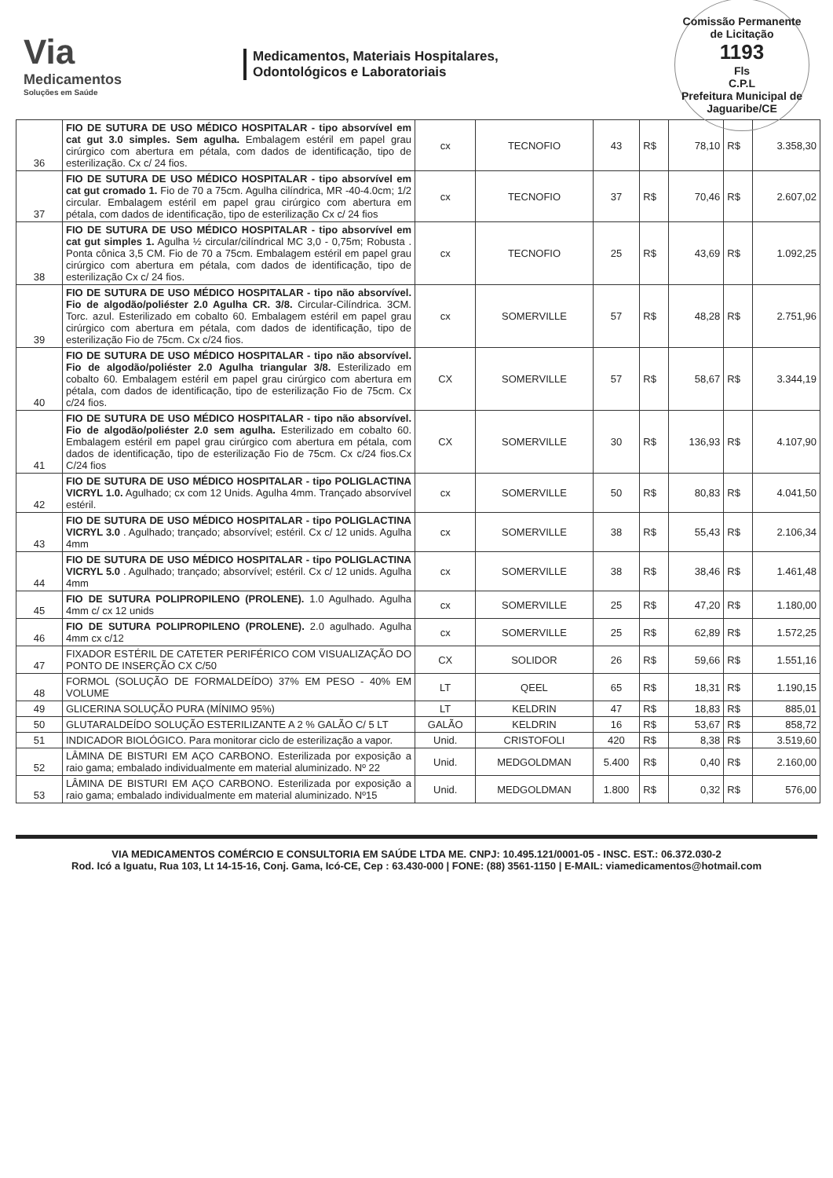Via
Medicamentos
Soluções em Saúde
Medicamentos, Materiais Hospitalares,
Odontológicos e Laboratoriais
Comissão Permanente de Licitação
1193
Fls
C.P.L
Prefeitura Municipal de Jaguaribe/CE
| 36 | FIO DE SUTURA DE USO MÉDICO HOSPITALAR - tipo absorvível em cat gut 3.0 simples. Sem agulha. Embalagem estéril em papel grau cirúrgico com abertura em pétala, com dados de identificação, tipo de esterilização. Cx c/ 24 fios. | cx | TECNOFIO | 43 | R$ | 78,10 | R$ | 3.358,30 |
| 37 | FIO DE SUTURA DE USO MÉDICO HOSPITALAR - tipo absorvível em cat gut cromado 1. Fio de 70 a 75cm. Agulha cilíndrica, MR -40-4.0cm; 1/2 circular. Embalagem estéril em papel grau cirúrgico com abertura em pétala, com dados de identificação, tipo de esterilização Cx c/ 24 fios | cx | TECNOFIO | 37 | R$ | 70,46 | R$ | 2.607,02 |
| 38 | FIO DE SUTURA DE USO MÉDICO HOSPITALAR - tipo absorvível em cat gut simples 1. Agulha ½ circular/cilíndrical MC 3,0 - 0,75m; Robusta . Ponta cônica 3,5 CM. Fio de 70 a 75cm. Embalagem estéril em papel grau cirúrgico com abertura em pétala, com dados de identificação, tipo de esterilização Cx c/ 24 fios. | cx | TECNOFIO | 25 | R$ | 43,69 | R$ | 1.092,25 |
| 39 | FIO DE SUTURA DE USO MÉDICO HOSPITALAR - tipo não absorvível. Fio de algodão/poliéster 2.0 Agulha CR. 3/8. Circular-Cilíndrica. 3CM. Torc. azul. Esterilizado em cobalto 60. Embalagem estéril em papel grau cirúrgico com abertura em pétala, com dados de identificação, tipo de esterilização Fio de 75cm. Cx c/24 fios. | cx | SOMERVILLE | 57 | R$ | 48,28 | R$ | 2.751,96 |
| 40 | FIO DE SUTURA DE USO MÉDICO HOSPITALAR - tipo não absorvível. Fio de algodão/poliéster 2.0 Agulha triangular 3/8. Esterilizado em cobalto 60. Embalagem estéril em papel grau cirúrgico com abertura em pétala, com dados de identificação, tipo de esterilização Fio de 75cm. Cx c/24 fios. | CX | SOMERVILLE | 57 | R$ | 58,67 | R$ | 3.344,19 |
| 41 | FIO DE SUTURA DE USO MÉDICO HOSPITALAR - tipo não absorvível. Fio de algodão/poliéster 2.0 sem agulha. Esterilizado em cobalto 60. Embalagem estéril em papel grau cirúrgico com abertura em pétala, com dados de identificação, tipo de esterilização Fio de 75cm. Cx c/24 fios.Cx C/24 fios | CX | SOMERVILLE | 30 | R$ | 136,93 | R$ | 4.107,90 |
| 42 | FIO DE SUTURA DE USO MÉDICO HOSPITALAR - tipo POLIGLACTINA VICRYL 1.0. Agulhado; cx com 12 Unids. Agulha 4mm. Trançado absorvível estéril. | cx | SOMERVILLE | 50 | R$ | 80,83 | R$ | 4.041,50 |
| 43 | FIO DE SUTURA DE USO MÉDICO HOSPITALAR - tipo POLIGLACTINA VICRYL 3.0 . Agulhado; trançado; absorvível; estéril. Cx c/ 12 unids. Agulha 4mm | cx | SOMERVILLE | 38 | R$ | 55,43 | R$ | 2.106,34 |
| 44 | FIO DE SUTURA DE USO MÉDICO HOSPITALAR - tipo POLIGLACTINA VICRYL 5.0 . Agulhado; trançado; absorvível; estéril. Cx c/ 12 unids. Agulha 4mm | cx | SOMERVILLE | 38 | R$ | 38,46 | R$ | 1.461,48 |
| 45 | FIO DE SUTURA POLIPROPILENO (PROLENE). 1.0 Agulhado. Agulha 4mm c/ cx 12 unids | cx | SOMERVILLE | 25 | R$ | 47,20 | R$ | 1.180,00 |
| 46 | FIO DE SUTURA POLIPROPILENO (PROLENE). 2.0 agulhado. Agulha 4mm cx c/12 | cx | SOMERVILLE | 25 | R$ | 62,89 | R$ | 1.572,25 |
| 47 | FIXADOR ESTÉRIL DE CATETER PERIFÉRICO COM VISUALIZAÇÃO DO PONTO DE INSERÇÃO CX C/50 | CX | SOLIDOR | 26 | R$ | 59,66 | R$ | 1.551,16 |
| 48 | FORMOL (SOLUÇÃO DE FORMALDEÍDO) 37% EM PESO - 40% EM VOLUME | LT | QEEL | 65 | R$ | 18,31 | R$ | 1.190,15 |
| 49 | GLICERINA SOLUÇÃO PURA (MÍNIMO 95%) | LT | KELDRIN | 47 | R$ | 18,83 | R$ | 885,01 |
| 50 | GLUTARALDEÍDO SOLUÇÃO ESTERILIZANTE A 2 % GALÃO C/ 5 LT | GALÃO | KELDRIN | 16 | R$ | 53,67 | R$ | 858,72 |
| 51 | INDICADOR BIOLÓGICO. Para monitorar ciclo de esterilização a vapor. | Unid. | CRISTOFOLI | 420 | R$ | 8,38 | R$ | 3.519,60 |
| 52 | LÂMINA DE BISTURI EM AÇO CARBONO. Esterilizada por exposição a raio gama; embalado individualmente em material aluminizado. Nº 22 | Unid. | MEDGOLDMAN | 5.400 | R$ | 0,40 | R$ | 2.160,00 |
| 53 | LÂMINA DE BISTURI EM AÇO CARBONO. Esterilizada por exposição a raio gama; embalado individualmente em material aluminizado. Nº15 | Unid. | MEDGOLDMAN | 1.800 | R$ | 0,32 | R$ | 576,00 |
VIA MEDICAMENTOS COMÉRCIO E CONSULTORIA EM SAÚDE LTDA ME. CNPJ: 10.495.121/0001-05 - INSC. EST.: 06.372.030-2
Rod. Icó a Iguatu, Rua 103, Lt 14-15-16, Conj. Gama, Icó-CE, Cep : 63.430-000 | FONE: (88) 3561-1150 | E-MAIL: viamedicamentos@hotmail.com